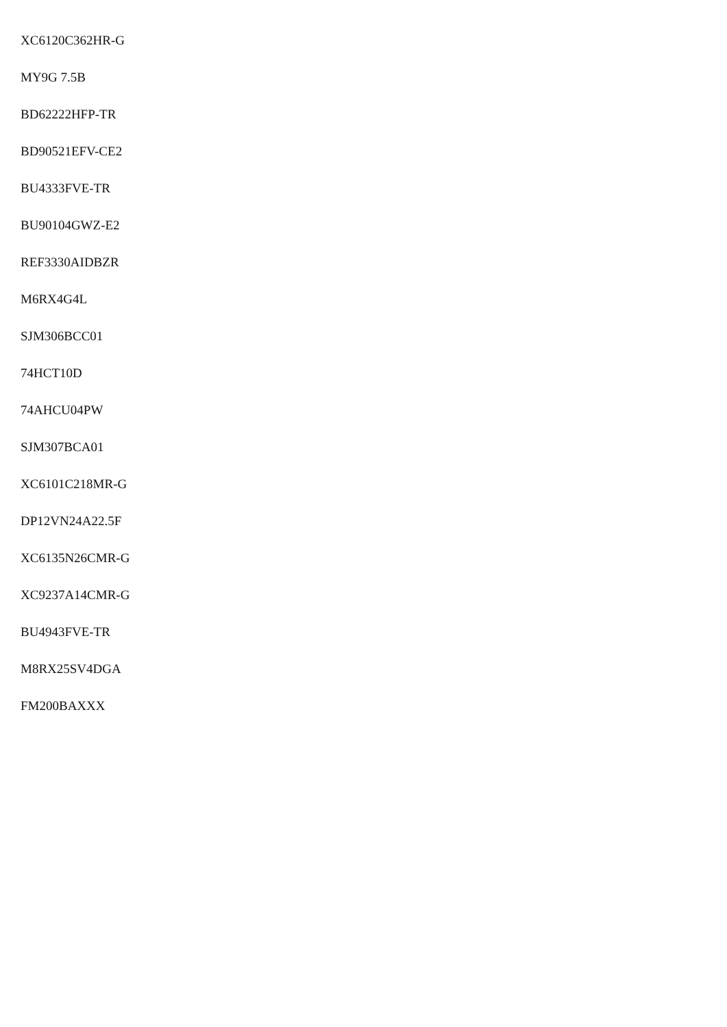XC6120C362HR-G
MY9G 7.5B
BD62222HFP-TR
BD90521EFV-CE2
BU4333FVE-TR
BU90104GWZ-E2
REF3330AIDBZR
M6RX4G4L
SJM306BCC01
74HCT10D
74AHCU04PW
SJM307BCA01
XC6101C218MR-G
DP12VN24A22.5F
XC6135N26CMR-G
XC9237A14CMR-G
BU4943FVE-TR
M8RX25SV4DGA
FM200BAXXX